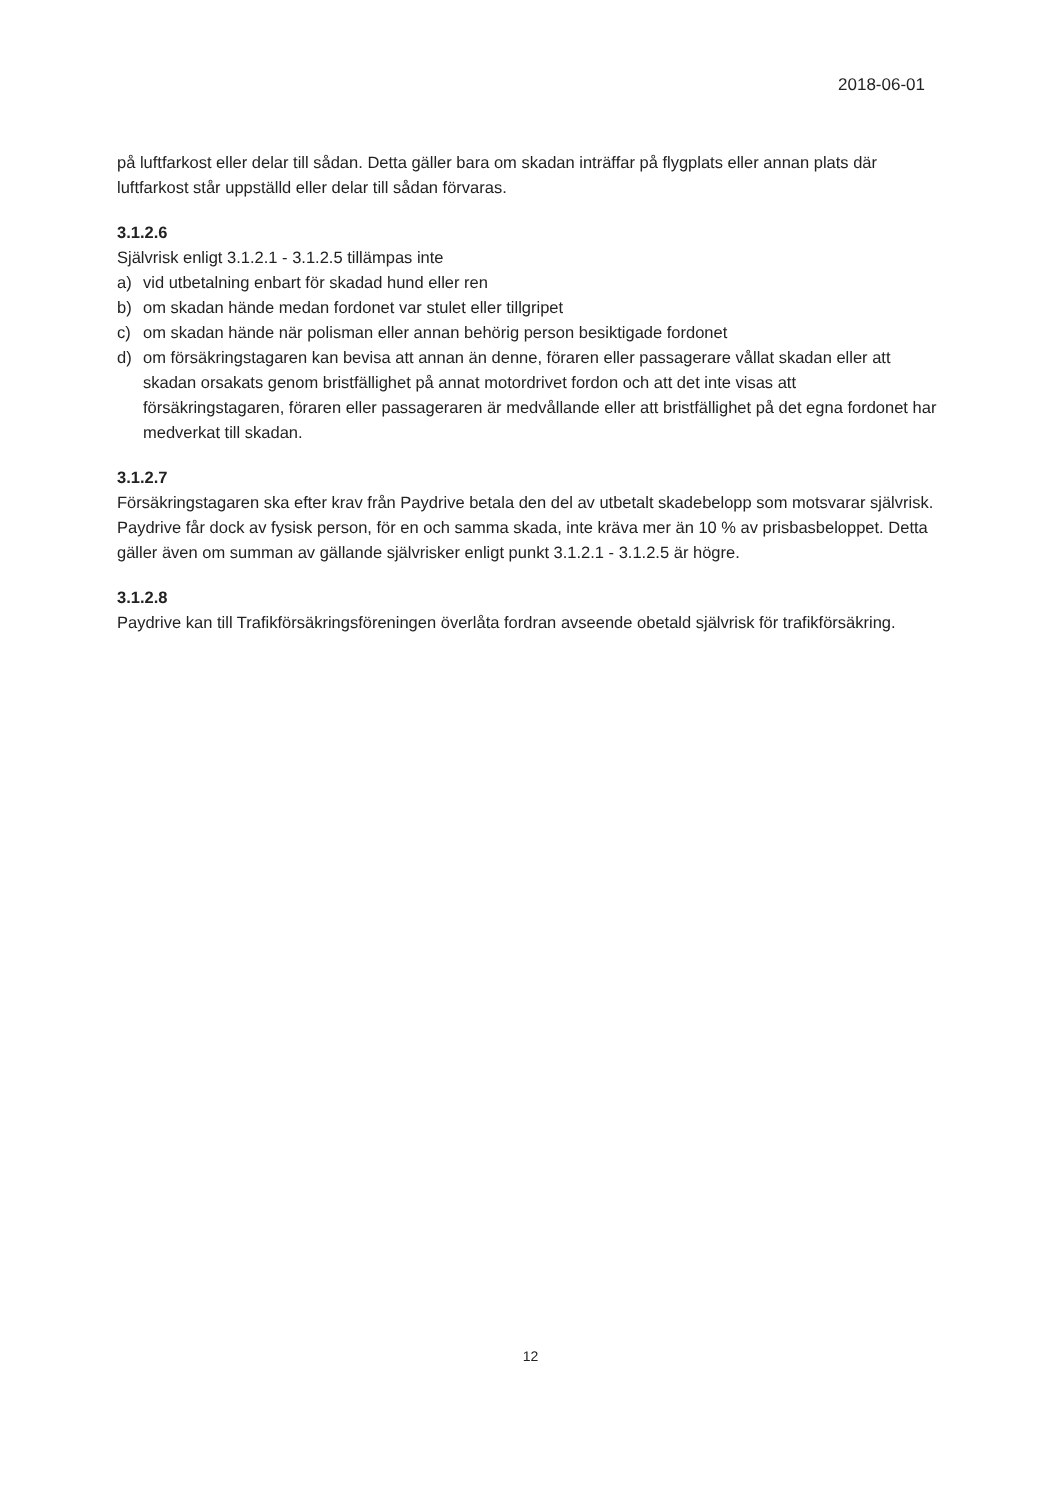2018-06-01
på luftfarkost eller delar till sådan. Detta gäller bara om skadan inträffar på flygplats eller annan plats där luftfarkost står uppställd eller delar till sådan förvaras.
3.1.2.6
Självrisk enligt 3.1.2.1 - 3.1.2.5 tillämpas inte
a) vid utbetalning enbart för skadad hund eller ren
b) om skadan hände medan fordonet var stulet eller tillgripet
c) om skadan hände när polisman eller annan behörig person besiktigade fordonet
d) om försäkringstagaren kan bevisa att annan än denne, föraren eller passagerare vållat skadan eller att skadan orsakats genom bristfällighet på annat motordrivet fordon och att det inte visas att försäkringstagaren, föraren eller passageraren är medvållande eller att bristfällighet på det egna fordonet har medverkat till skadan.
3.1.2.7
Försäkringstagaren ska efter krav från Paydrive betala den del av utbetalt skadebelopp som motsvarar självrisk. Paydrive får dock av fysisk person, för en och samma skada, inte kräva mer än 10 % av prisbasbeloppet. Detta gäller även om summan av gällande självrisker enligt punkt 3.1.2.1 - 3.1.2.5 är högre.
3.1.2.8
Paydrive kan till Trafikförsäkringsföreningen överlåta fordran avseende obetald självrisk för trafikförsäkring.
12